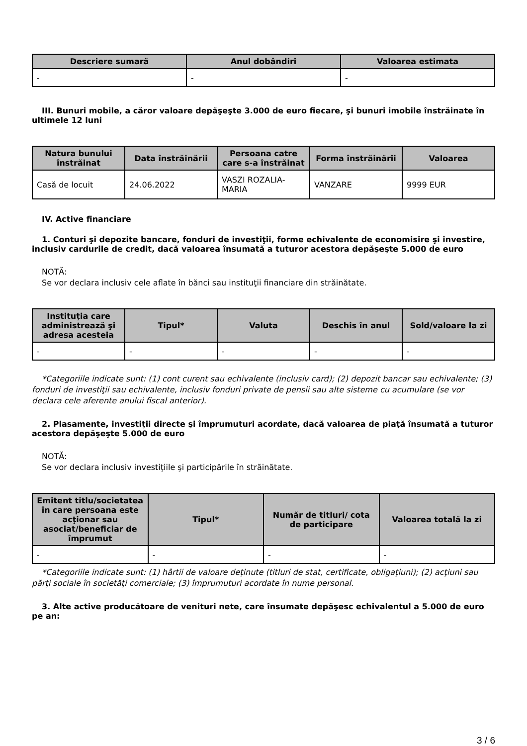| Descriere sumară | Anul dobândiri | Valoarea estimata |
| --- | --- | --- |
| - | - | - |
III. Bunuri mobile, a căror valoare depăşeşte 3.000 de euro fiecare, şi bunuri imobile înstrăinate în ultimele 12 luni
| Natura bunului înstrăinat | Data înstrăinării | Persoana catre care s-a înstrăinat | Forma înstrăinării | Valoarea |
| --- | --- | --- | --- | --- |
| Casă de locuit | 24.06.2022 | VASZI ROZALIA-MARIA | VANZARE | 9999 EUR |
IV. Active financiare
1. Conturi şi depozite bancare, fonduri de investiţii, forme echivalente de economisire şi investire, inclusiv cardurile de credit, dacă valoarea însumată a tuturor acestora depăşeşte 5.000 de euro
NOTĂ:
Se vor declara inclusiv cele aflate în bănci sau instituţii financiare din străinătate.
| Instituţia care administrează şi adresa acesteia | Tipul* | Valuta | Deschis în anul | Sold/valoare la zi |
| --- | --- | --- | --- | --- |
| - | - | - | - | - |
*Categoriile indicate sunt: (1) cont curent sau echivalente (inclusiv card); (2) depozit bancar sau echivalente; (3) fonduri de investiţii sau echivalente, inclusiv fonduri private de pensii sau alte sisteme cu acumulare (se vor declara cele aferente anului fiscal anterior).
2. Plasamente, investiţii directe şi împrumuturi acordate, dacă valoarea de piaţă însumată a tuturor acestora depăşeşte 5.000 de euro
NOTĂ:
Se vor declara inclusiv investiţiile şi participările în străinătate.
| Emitent titlu/societatea în care persoana este acţionar sau asociat/beneficiar de împrumut | Tipul* | Număr de titluri/ cota de participare | Valoarea totală la zi |
| --- | --- | --- | --- |
| - | - | - | - |
*Categoriile indicate sunt: (1) hârtii de valoare deţinute (titluri de stat, certificate, obligaţiuni); (2) acţiuni sau părţi sociale în societăţi comerciale; (3) împrumuturi acordate în nume personal.
3. Alte active producătoare de venituri nete, care însumate depăşesc echivalentul a 5.000 de euro pe an:
3 / 6